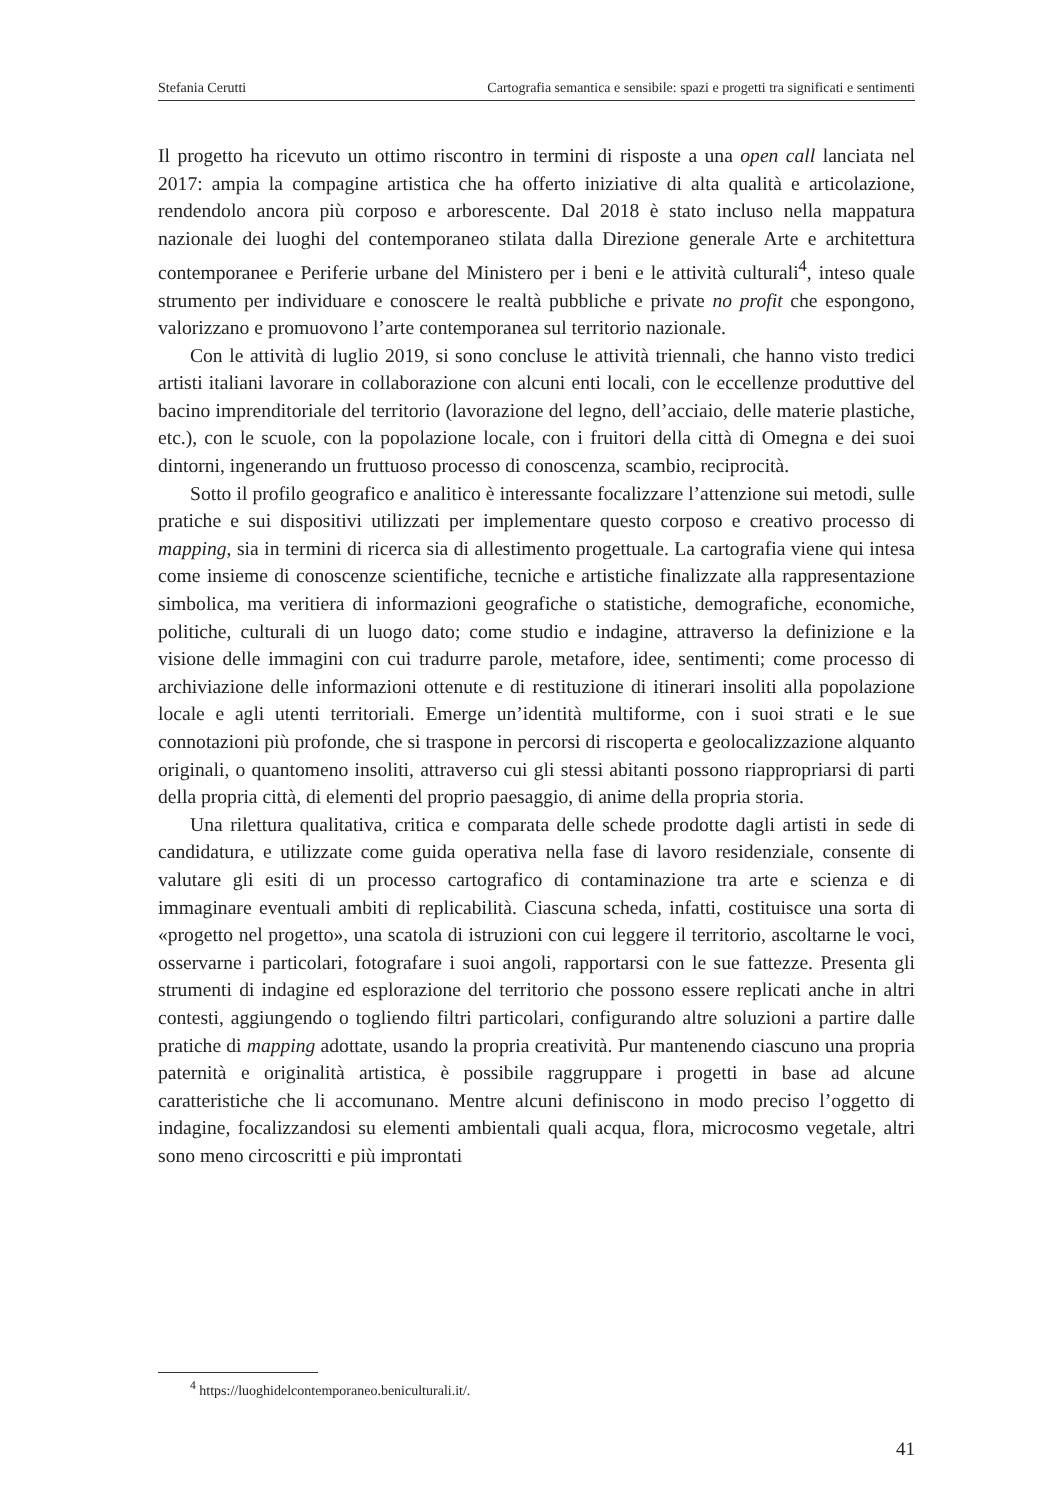Stefania Cerutti Cartografia semantica e sensibile: spazi e progetti tra significati e sentimenti
Il progetto ha ricevuto un ottimo riscontro in termini di risposte a una open call lanciata nel 2017: ampia la compagine artistica che ha offerto iniziative di alta qualità e articolazione, rendendolo ancora più corposo e arborescente. Dal 2018 è stato incluso nella mappatura nazionale dei luoghi del contemporaneo stilata dalla Direzione generale Arte e architettura contemporanee e Periferie urbane del Ministero per i beni e le attività culturali<sup>4</sup>, inteso quale strumento per individuare e conoscere le realtà pubbliche e private no profit che espongono, valorizzano e promuovono l’arte contemporanea sul territorio nazionale.
Con le attività di luglio 2019, si sono concluse le attività triennali, che hanno visto tredici artisti italiani lavorare in collaborazione con alcuni enti locali, con le eccellenze produttive del bacino imprenditoriale del territorio (lavorazione del legno, dell’acciaio, delle materie plastiche, etc.), con le scuole, con la popolazione locale, con i fruitori della città di Omegna e dei suoi dintorni, ingenerando un fruttuoso processo di conoscenza, scambio, reciprocità.
Sotto il profilo geografico e analitico è interessante focalizzare l’attenzione sui metodi, sulle pratiche e sui dispositivi utilizzati per implementare questo corposo e creativo processo di mapping, sia in termini di ricerca sia di allestimento progettuale. La cartografia viene qui intesa come insieme di conoscenze scientifiche, tecniche e artistiche finalizzate alla rappresentazione simbolica, ma veritiera di informazioni geografiche o statistiche, demografiche, economiche, politiche, culturali di un luogo dato; come studio e indagine, attraverso la definizione e la visione delle immagini con cui tradurre parole, metafore, idee, sentimenti; come processo di archiviazione delle informazioni ottenute e di restituzione di itinerari insoliti alla popolazione locale e agli utenti territoriali. Emerge un’identità multiforme, con i suoi strati e le sue connotazioni più profonde, che si traspone in percorsi di riscoperta e geolocalizzazione alquanto originali, o quantomeno insoliti, attraverso cui gli stessi abitanti possono riappropriarsi di parti della propria città, di elementi del proprio paesaggio, di anime della propria storia.
Una rilettura qualitativa, critica e comparata delle schede prodotte dagli artisti in sede di candidatura, e utilizzate come guida operativa nella fase di lavoro residenziale, consente di valutare gli esiti di un processo cartografico di contaminazione tra arte e scienza e di immaginare eventuali ambiti di replicabilità. Ciascuna scheda, infatti, costituisce una sorta di «progetto nel progetto», una scatola di istruzioni con cui leggere il territorio, ascoltarne le voci, osservarne i particolari, fotografare i suoi angoli, rapportarsi con le sue fattezze. Presenta gli strumenti di indagine ed esplorazione del territorio che possono essere replicati anche in altri contesti, aggiungendo o togliendo filtri particolari, configurando altre soluzioni a partire dalle pratiche di mapping adottate, usando la propria creatività. Pur mantenendo ciascuno una propria paternità e originalità artistica, è possibile raggruppare i progetti in base ad alcune caratteristiche che li accomunano. Mentre alcuni definiscono in modo preciso l’oggetto di indagine, focalizzandosi su elementi ambientali quali acqua, flora, microcosmo vegetale, altri sono meno circoscritti e più improntati
<sup>4</sup> https://luoghidelcontemporaneo.beniculturali.it/.
41